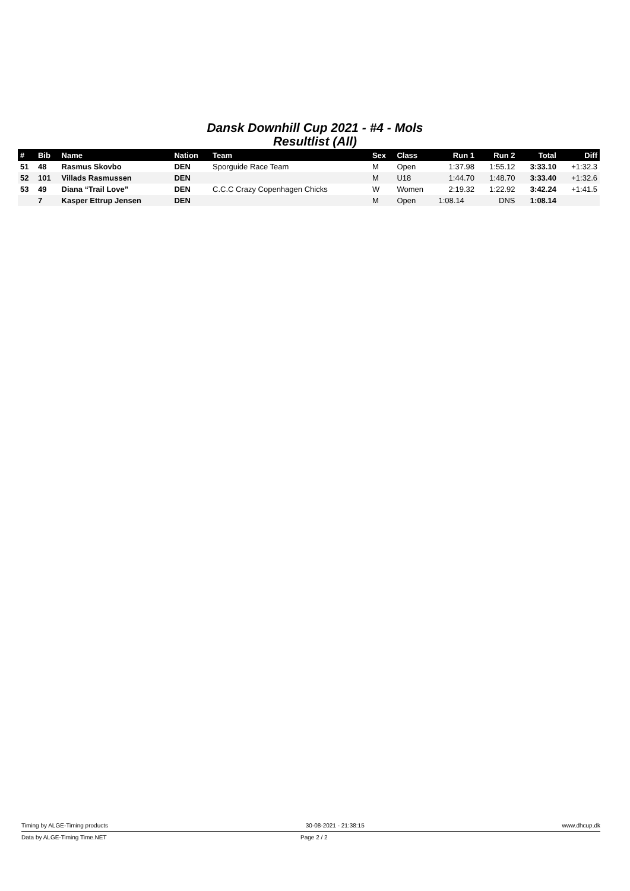Dansk Downhill Cup 2021 - #4 - Mols
Resultlist (All)
| # | Bib | Name | Nation | Team | Sex | Class | Run 1 | Run 2 | Total | Diff |
| --- | --- | --- | --- | --- | --- | --- | --- | --- | --- | --- |
| 51 | 48 | Rasmus Skovbo | DEN | Sporguide Race Team | M | Open | 1:37.98 | 1:55.12 | 3:33.10 | +1:32.3 |
| 52 | 101 | Villads Rasmussen | DEN | | M | U18 | 1:44.70 | 1:48.70 | 3:33.40 | +1:32.6 |
| 53 | 49 | Diana “Trail Love” | DEN | C.C.C Crazy Copenhagen Chicks | W | Women | 2:19.32 | 1:22.92 | 3:42.24 | +1:41.5 |
| | 7 | Kasper Ettrup Jensen | DEN | | M | Open | 1:08.14 | DNS | 1:08.14 | |
Timing by ALGE-Timing products 30-08-2021 - 21:38:15 www.dhcup.dk
Data by ALGE-Timing Time.NET Page 2 / 2